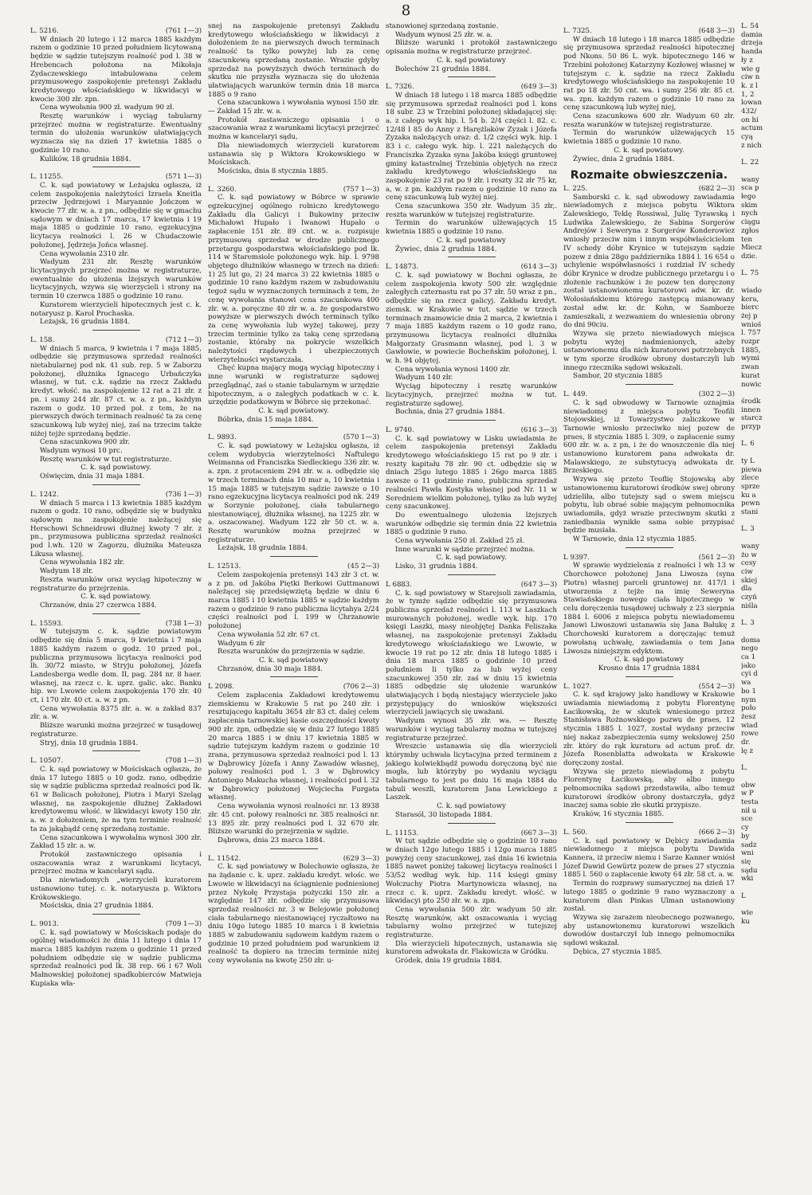8
L. 5216. (761 1—3)
W dniach 20 lutego i 12 marca 1885 każdym razem o godzinie 10 przed południem licytowaną będzie w sądzie tutejszym realność pod l. 38 w Hrebencach położona na Mikołaja Zydaczewskiego intabulowana celem przymusowego zaspokojenie pretensyi Zakładu kredytowego włościańskiego w likwidacyi w kwocie 300 złr. zpn.
Cena wywołania 900 zł. wadyum 90 zł.
Resztę warunków i wyciąg tabularny przejrzeć można w registraturze. Ewentualny termin do ułożenia warunków ułatwiających wyznacza się na dzień 17 kwietnia 1885 o godzinie 10 rano.
Kulików, 18 grudnia 1884.
L. 11255. (571 1—3)
C. k. sąd powiatowy w Leżajsku ogłasza, iż celem zaspokojenia należytości Izraela Kneitla przeciw Jędrzejowi i Maryannie Jończom w kwocie 77 złr. w. a. z pn., odbędzie się w gmachu sądowym w dniach 17 marca, 17 kwietnia i 19 maja 1885 o godzinie 10 rano, egzekucyjna licytacya realności l. 26 w Chudaczowie położonej, Jędrzeja Jońca własnej.
Cena wywołania 2310 złr.
Wadyum 231 złr. Resztę warunków licytacyjnych przejrzeć można w registraturze, ewentualnie do ułożenia lżejszych warunków licytacyjnych, wzywa się wierzycieli i strony na termin 10 czerwca 1885 o godzinie 10 rano.
Kuratorem wierzycieli hipotecznych jest c. k. notaryusz p. Karol Prochaska.
Leżajsk, 16 grudnia 1884.
L. 158. (712 1—3)
W dniach 5 marca, 9 kwietnia i 7 maja 1885, odbędzie się przymusowa sprzedaż realności nietabularnej pod nk. 41 sub. rep. 5 w Zaborzu położonej, dłużnika Ignacego Urbańczyka własnej, w tut. c.k. sądzie na rzecz Zakładu kredyt. włość. na zaspokojenie 12 rat a 21 złr. z pn. i sumy 244 złr. 87 ct. w. a. z pn., każdym razem o godz. 10 przed poł. z tem, że na pierwszych dwóch terminach realność ta za cenę szacunkową lub wyżej niej, zaś na trzecim także niżej tejże sprzedaną będzie.
Cena szacunkowa 900 złr.
Wadyum wynosi 10 prc.
Resztę warunków w tut registraturze.
C. k. sąd powiatowy.
Oświęcim, dnia 31 maja 1884.
L. 1242. (736 1—3)
W dniach 5 marca i 13 kwietnia 1885 każdym razem o godz. 10 rano, odbędzie się w budynku sądowym na zaspokojenie należącej się Herschowi Schneidrowi dłużnej kwoty 7 złr. z pn., przymusowa publiczna sprzedaż realności pod l.wh. 120 w Zagorzu, dłużnika Mateusza Likusa własnej.
Cena wywołania 182 złr.
Wadyum 18 złr.
Reszta warunków oraz wyciąg hipoteczny w registraturze do przejrzenia.
C. k. sąd powiatowy.
Chrzanów, dnia 27 czerwca 1884.
L. 15593. (738 1—3)
W tutejszym c. k. sądzie powiatowym odbędzie się dnia 5 marca, 9 kwietnia i 7 maja 1885 każdym razem o godz. 10 przed poł., publiczna przymusowa licytacya realności pod lh. 30/72 miasto, w Stryju położonej, Józefa Landesberga wedle dom. II, pag. 284 nr. 8 haer. własnej, na rzecz c. k. uprz. galic. akc. Banku hip. we Lwowie celem zaspokojenia 170 złr. 40 ct, i 170 złr. 40 ct. a. w. z pn.
Cena wywołania 8375 złr. a. w. a zakład 837 złr. a. w.
Bliższe warunki można przejrzeć w tusądowej registraturze.
Stryj, dnia 18 grudnia 1884.
L. 10507. (708 1—3)
C. k. sąd powiatowy w Mościskach ogłasza, że dnia 17 lutego 1885 o 10 godz. rano, odbędzie się w sądzie publiczna sprzedaż realności pod lk. 61 w Balicach położonej, Piotra i Maryi Szeląg własnej, na zaspokojenie dłużnej Zakładowi kredytowemu włość. w likwidacyi kwoty 150 złr. a. w. z dołożeniem, że na tym terminie realność ta za jakąbądź cenę sprzedaną zostanie.
Cena szacunkowa i wywołalna wynosi 300 złr. Zakład 15 złr. a. w.
Protokół zastawniczego opisania i oszacowania wraz z warunkami licytacyi, przejrzeć można w kancelaryi sądu.
Dla niewiadomych „wierzycieli kuratorem ustanowiono tutej. c. k. notaryusza p. Wiktora Krókowskiego.
Mościska, dnia 27 grudnia 1884.
L. 9013. (709 1—3)
C. k. sąd powiatowy w Mościskach podaje do ogólnej wiadomości że dnia 11 lutego i dnia 17 marca 1885 każdym razem o godzinie 11 przed południem odbędzie się w sądzie publiczna sprzedaż realności pod lk. 38 rep. 66 i 67 Woli Małnowskiej położonej spadkobierców Matwieja Kupiaka wła-
snej na zaspokojenie pretensyi Zakładu kredytowego włościańskiego w likwidacyi z dołożeniem że na pierwszych dwoch terminach realność ta tylko powyżej lub za cenę szacunkewą sprzedaną zostanie. Wrazie gdyby sprzedaż na powyższych dwóch terminach do skutku nie przyszła wyznacza się do ułożenia ułatwiających warunków termin dnia 18 marca 1885 o 9 rano
Cena szacunkowa i wywołania wynosi 150 złr. — Zakład 15 złr. w. a.
Protokół zastawniczego opisania i o szacowania wraz z warunkami licytacyi przejrzeć można w kancelaryi sądu,
Dla niewiadomych wierzycieli kuratorem ustanawia się p Wiktora Krokowskiego w Mościskach.
Mościska, dnia 8 stycznia 1885.
L. 3260. (757 1—3)
C. k. sąd powiatowy w Bóbrce w sprawie egzekucyjnej ogólnego rolniczo kredytowego Zakładu dla Galicyi i Bukowiny przeciw Michałowi Hupało i Iwanowi Hupało o zapłacenie 151 złr. 89 cnt. w. a. rozpisuje przymusową sprzedaż w drodze publicznego przetargu gospodarstwa włościańskiego pod lk. 114 w Staremsiole położonego wyk. hip. l. 9798 objętego dłużników własnego w trzech na dzień: 1) 25 lut go, 2) 24 marca 3) 22 kwietnia 1885 o godzinie 10 rano każdym razem w zabudowaniu tegoż sądu w wyznaczonych terminach z tem, że cenę wywołania stanowi cena szacunkowa 400 złr. w. a. poręczne 40 złr w. a. że gospodarstwo powyższe w pierwszych dwóch terminach tylko za cenę wywołania lub wyżej takowej, przy trzecim terminie tylko za taką cenę sprzedaną zostanie, któraby na pokrycie wszelkich należytości rządowych i ubezpieczonych wierzytelności wystarczała.
Chęć kupna mający mogą wyciąg hipoteczny i inne warunki w registraturze sądowej przeglądnąć, zaś o stanie tabularnym w urzędzie hipotecznym, a o zaległych podatkach w c. k. urzędzie podatkowym w Bóbrce się przekonać.
C. k. sąd powiatowy.
Bóbrka, dnia 15 maja 1884.
L. 9893. (570 1—3)
C. k. sąd powiatowy w Leżajsku ogłasza, iż celem wydobycia wierzytelności Naftulego Weimanna od Franciszka Siedleckiego 336 złr. w. a. zpn. z protaceniem 294 złr. w. a. odbędzie się w trzech terminach dnia 10 mar a, 10 kwietnia i 15 maja 1885 w tutejszym sądzie zawsze o 10 rano egzekucyjna licytacya realności pod nk. 249 w Sorzynie położonej, ciała tabularnego niestanowiącej, dłużnika własnej, na 1225 złr. w a. oszacowanej. Wadyum 122 złr 50 ct. w. a. Resztę warunków można przejrzeć w registraturze.
Leżajsk, 18 grudnia 1884.
L. 12513. (45 2—3)
Celem zaspokojenia pretensyi 143 złr 3 ct. w. a z pn. od Jakóba Piętki Berkowi Guttmanowi należącej się przedsięwziętą będzie w dniu 6 marca 1885 i 10 kwietnia 1885 w sądzie każdym razem o godzinie 9 rano publiczna licytahya 2/24 części realności pod l. 199 w Chrzanowie położonej
Cena wywołania 52 złr. 67 ct.
Wadyum 6 złr
Reszta warunków do przejrzenia w sądzie.
C. k. sąd powiatowy
Chrzanów, dnia 30 maja 1884.
L 2098. (706 2—3)
Celem zapłacenia Zakładowi kredytowemu ziemskiemu w Krakowie 5 rat po 240 złr. i resztującego kapitału 3654 złr 83 ct. dalej celem zapłacenia tarnowskiej kasie oszczędności kwoty 900 złr. zpn, odbędzie się w dniu 27 lutego 1885 20 marca 1885 i w dniu 17 kwietnia 1885 w sądzie tutejszym każdym razem o godzinie 10 zrana, przymusowa sprzedaż realności pod l. 13 w Dąbrowicy Józefa i Anny Zawadów własnej, połowy realności pod l. 3 w Dąbrowicy Antoniego Makucha własnej, i realności pod l. 32 w Dąbrowicy położonej Wojciecha Furgata własnej.
Cena wywołania wynosi realności nr. 13 8938 złr. 45 cnt. połowy realności nr. 385 realności nr. 13 895 złr. przy realności pod l. 32 670 złr. Bliższe warunki do przejrzenia w sądzie.
Dąbrowa, dnia 23 marca 1884.
L. 11542. (629 3—3)
C. k. sąd powiatowy w Bolechowie ogłasza, że na żądanie c. k. uprz. zakładu kredyt. włośc. we Lwowie w likwidacyi na ściągnienie podniesionej przez Nykołę Przystaja pożyczki 150 złr. a względnie 147 złr. odbędzie się przymusowa sprzedaż realności nr. 3 w Belejowie położonej ciała tabularnego niestanowiącej ryczałtowo na dniu 10go lutego 1885 10 marca i 8 kwietnia 1885 w zabudowaniu sądowem każdym razem o godzinie 10 przed południem pod warunkiem iż realność ta dopiero na trzecim terminie niżej ceny wywołania na kwotę 250 złr. u-
stanowionej sprzedaną zostanie.
Wadyum wynosi 25 złr. w. a.
Bliższe warunki i protokół zastawniczego opisania można w registraturze przejrzeć.
C. k. sąd powiatowy
Bolechów 21 grudnia 1884.
L. 7326. (649 3—3)
W dniach 18 lutego i 18 marca 1885 odbędzie się przymusowa sprzedaż realności pod l. kons 18 subr. 23 w Trzebini położonej składającej się: a. z całego wyk hip. l. 54 b. 2/4 części l. 82. c. 12/48 l 85 do Anny z Harężlaków Zyzak i Józefa Zyzaka należących oraz: d. 1/2 części wyk. hip. l 83 i c. całego wyk. hip. l. 221 należących do Franciszka Zyzaka syna Jakóba księgi gruntowej gminy katastralnej Trzebinia objętych na rzecz zakładu kredytowego włościańskiego na zaspokojenie 23 rat po 9 złr. i reszty 32 złr 75 kr, a, w. z pn. każdym razem o godzinie 10 rano za cenę szacunkową lub wyżej niej.
Cena szacunkowa 350 złr. Wadyum 35 złr,. reszta warunków w tutejszej registraturze.
Termin do warunków ulżewających 15 kwietnia 1885 o godzinie 10 rano.
C. k. sąd powiatowy
Żywiec, dnia 2 grudnia 1884.
L. 14873. (614 3—3)
C. k. sąd powiatowy w Bochni ogłasza, że celem zaspokojenia kwoty 500 złr. względnie zaległych czternastu rat po 37 złr. 50 wraz z pn., odbędzie się na rzecz galicyj. Zakładu kredyt. ziemsk. w Krakowie w tut. sądzie w trzech terminach znamowicie dnia 2 marca, 2 kwietnia i 7 maja 1885 każdym razem o 10 godz rano, przymusowa licytacya realności dłużnika Małgorzaty Grasmann własnej, pod l. 3 w Gawłowie, w powiecie Bocheńskim położonej, l. w. h. 94 objętej.
Cena wywołania wynosi 1400 złr.
Wadyum 140 złr.
Wyciąg hipoteczny i resztę warunków licytacyjnych, przejrzeć można w tut. registraturze sądowej.
Bochnia, dnia 27 grudnia 1884.
L. 9740. (616 3—3)
C. k. sąd powiatowy w Lisku uwiadamia że celem zaspokojenia pretensyi Zakładu kredytowego włościańskiego 15 rat po 9 złr. i reszty kapitału 78 złr. 90 ct. odbędzie się w dniach 25go lutego 1885 i 26go marca 1885 zawsze o 11 godzinie rano, publiczna sprzedaż realności Pawła Kostyka własnej pod Nr. 11 w Seredniem wielkim położonej, tylko za lub wyżej ceny szacunkowej.
Do ewentualnego ułożenia lżejszych warunków odbędzie się termin dnia 22 kwietnia 1885 o godzinie 9 rano.
Cena wywołania 250 zł. Zakład 25 zł.
Inne warunki w sądzie przejrzeć można.
C. k. sąd powiatowy.
Lisko, 31 grudnia 1884.
L 6883. (647 3—3)
C. k. sąd powiatowy w Starejsoli zawiadamia, że w tymże sądzie odbędzie się przymusowa publiczna sprzedaż realności l. 113 w Laszkach murowanych położonej, wedle wyk. hip. 170 księgi Laszki, masy nieobjętej Danka Feliszaka własnej, na zaspokojenie pretensyi Zakładu kredytowego włościańskiego we Lwowie, w kwocie 19 rat po 12 złr. dnia 18 lutego 1885 i dnia 18 marca 1885 o godzinie 10 przed południem li tylko za lub wyżej ceny szacunkowej 350 złr. zaś w dniu 15 kwietnia 1885 odbędzie się ułożenie warunków ułatwiających i będą niestający wierzyciele jako przystępujący do wniosków większości wierzycieli jawiących się uważani.
Wadyum wynosi 35 złr. wa. — Resztę warunków i wyciąg tabularny można w tutejszej registraturze przejrzeć.
Wreszcie ustanawia się dla wierzycieli którymby uchwała licytacyjna przed terminem z jakiego kolwiekbądź powodu doręczoną być nie mogła, lub którzyby po wydaniu wyciągu tabularnego to jest po dniu 16 maja 1884 do tabuli weszli, kuratorem Jana Lewickiego z Laszek.
C. k. sąd powiatowy
Starasól, 30 listopada 1884.
L. 11153. (667 3—3)
W tut sądzie odbędzie się o godzinie 10 rano w dniach 12go lutego 1885 i 12go marca 1885 powyżej ceny szacunkowej, zaś dnia 16 kwietnia 1885 nawet poniżej takowej licytacya realności l 53/52 według wyk. hip. 114 księgi gminy Wołczuchy Piotra Martynowicza własnej, na rzecz c. k. uprz. Zakładu kredyt. włość. w likwidacyi pto 250 złr. w. a. zpn.
Cena wywołania 500 złr. wadyum 50 złr. Resztę warunków, akt oszacowania i wyciąg tabularny wolno przejrzeć w tutejszej registraturze.
Dla wierzycieli hipotecznych, ustanawia się kuratorem adwokata dr. Flakowicza w Gródku.
Gródek, dnia 19 grudnia 1884.
L. 7325. (648 3—3)
W dniach 18 lutego i 18 marca 1885 odbędzie się przymusowa sprzedaż realności hipotecznej pod Nkons. 50 86 L. wyk. hipotecznego 146 w Trzebini położonej Katarzyny Kozłowej własnej w tutejszym c. k. sądzie na rzecz Zakładu kredytowego włościańskiego na zaspokojenie 10 rat po 18 złr. 50 cnt. wa. i sumy 256 złr. 85 ct. wa. zpn. każdym razem o godzinie 10 rano za cenę szacunkową lub wyżej niej,
Cena szacunkowa 600 złr. Wadyum 60 złr. reszta warunków w tutejszej registraturze.
Termin do warunków ulżewających 15 kwietnia 1885 o godzinie 10 rano.
C. k. sąd powiatowy.
Żywiec, dnia 2 grudnia 1884.
Rozmaite obwieszczenia.
L. 225. (682 2—3)
Samborski c. k. sąd obwodowy zawiadamia niewiadomych z miejsca pobytu Wiktora Zalewskiego, Teklę Rossiwal, Julię Tyrawską i Ludwika Zalewskiego, że Sabina Sorgerów Andrejów i Seweryna z Sorgerów Konderowiez wniosły przeciw nim i innym współwłaścicielom IV schedy dóbr Krynice w tutejszym sądzie pozew z dnia 28go października 1884 l. 16 654 o uchylenie współwłasności i rozdział IV schedy dóbr Krynice w drodze publicznego przetargu i o złożenie rachunków i że pozew ten doręczony został ustanowionemu kuratorowi adw. kr. dr. Wołosiańskiemu którego zastępcą mianowany został adw. kr. dr. Kohn, w Samborze zamieszkali, z wezwaniem do wniesienia obrony do dni 90ciu.
Wzywa się przeto niewiadowych miejsca pobytu wyżej nadmienionych, ażeby ustanowionemu dla nich kuratorowi potrzebnych w tym sporze środków obrony dostarczyli lub innego rzecznika sądowi wskazali.
Sambor, 20 stycznia 1885
L. 449. (302 2—3)
C. k sąd obwodowy w Tarnowie oznajmia niewiadomej z miejsca pobytu Teofili Stojowskiej, iż Towarzystwo zaliczkowe w Tarnowie wniosło przeciwko niej pozew de praes, 8 stycznia 1885 l. 309, o zapłacenie sumy 600 złr. w. a. z pn, i że do wnoszczenie dla niej ustanowiono kuratorem pana adwokata dr. Malawskiego, ze substytucyą adwokata dr. Brzeskiego.
Wzywa się przeto Teoflię Stojowską aby ustanowionemu kuratorowi środków swej obrony udzieliła, albo tutejszy sąd o swem miejscu pobytu, lub obraé sobie mającym pełnomocnika uwiadomiła, gdyż wrazie przeciwnym skutki z zaniedbania wynikłe sama sobie przypisać będzie musiała.
W Tarnowie, dnia 12 stycznia 1885.
L 9397. (561 2—3)
W sprawie wydzielenia z realności l wh 13 w Chorchowce położonej Jana Liwosza (syna Piotra) własnej parceli gruntowej nr. 417/1 i utworzenia z tejże na imię Seweryna Stawiańskiego nowego ciała hipotecznego w celu doręczenia tusądowej uchwały z 23 sierpnia 1884 l. 6006 z miejsca pobytu niewiadomemu Janowi Liwoszowi ustanawia się Jana Bałukę z Chorchowski kuratorem a doręczając temuż powołaną uchwałę, zawiadamia o tem Jana Liwosza niniejszym edyktem.
C. k. sąd powiatowy
Krosno dnia 17 grudnia 1884
L. 1027. (554 2—3)
C. k. sąd krajowy jako handlowy w Krakowie uwiadamia niewiadomą z pobytu Florentynę Łacikowską, że w skutek wniesionego przez Stanisława Rożnowskiego pozwu de praes, 12 stycznia 1885 l. 1027, został wydany przeciw niej nakaz zabezpieczenia sumy wekslowej 250 złr. który do rąk kuratora ad actum prof. dr. Józefa Rosenblatta adwokata w Krakowie doręczony został.
Wzywa się przeto niewiadomą z pobytu Florentynę Łacikowską, aby albo innego pełnomocnika sądowi przedstawiła, albo temuż kuratorowi środków obrony dostarczyła, gdyż inaczej sama sobie złe skutki przypisze.
Kraków, 16 stycznia 1885.
L. 560. (666 2—3)
C. k. sąd powiatowy w Dębicy zawiadamia niewiadomego z miejsca pobytu Dawida Kannera, iż przeciw niemu i Sarze Kanner wniósł Józef Dawid Gewürtz pozew de praes 27 stycznia 1885 l. 560 o zapłacenie kwoty 64 złr. 58 ct. a. w.
Termin do rozprawy sumarycznej na dzień 17 lutego 1885 o godzinie 9 rano wyznaczony a kuratorem dlan Pinkas Ulman ustanowiony został.
Wzywa się zarazem nieobecnego pozwanego, aby ustanowionemu kuratorowi wszelkich dowodów dostarczył lub innego pełnomocnika sądowi wskazał.
Dębica, 27 stycznia 1885.
L. 54
damia
drzeja
handa
ły z
wie g
ciw n
k. z l
1, 2
lowan
432/
on hi
actum
cyą
z nich
L. 22
wany
sca p
łego
skim
nych
ciągu
zgłos
ten
Miecz
dzie.
L. 75
wiado
kera,
bierc
żej p
wnioś
l. 757
rozpr
1885,
wymi
zwan
kurat
nowic
środk
innen
starcz
przyp
L. 6
ty L
piewa
zlece
sprze
ku a
pewn
stani
L. 3
wany
żo w
cesy
ciw
skiej
dla
czyń
niśla
L. 3
doma
nego
ca 1
jako
cyi d
wa
bo 1
nym
poło
żesz
wiad
rowe
dr.
lę z
L.
obw
w P
testa
nił u
sce
cy
by
sadz
wni
się
sądu
wki
L
wie
ku